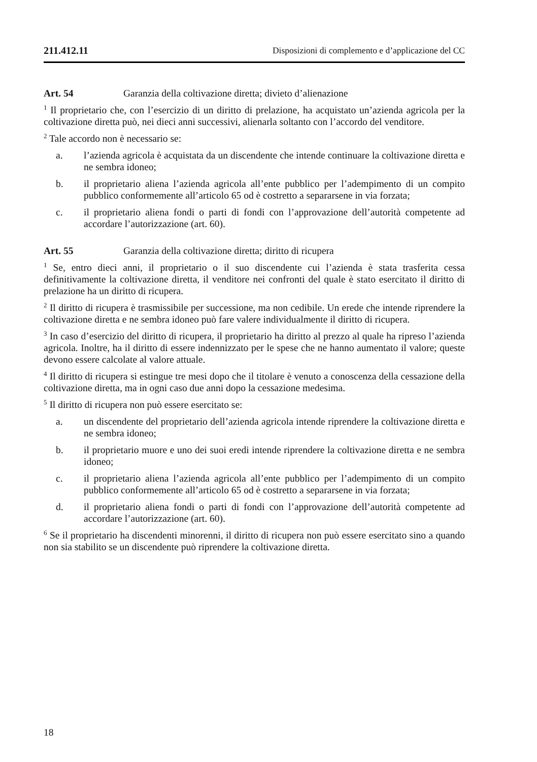211.412.11 Disposizioni di complemento e d’applicazione del CC
Art. 54 Garanzia della coltivazione diretta; divieto d’alienazione
<sup>1</sup> Il proprietario che, con l’esercizio di un diritto di prelazione, ha acquistato un’azienda agricola per la coltivazione diretta può, nei dieci anni successivi, alienarla soltanto con l’accordo del venditore.
<sup>2</sup> Tale accordo non è necessario se:
a. l’azienda agricola è acquistata da un discendente che intende continuare la coltivazione diretta e ne sembra idoneo;
b. il proprietario aliena l’azienda agricola all’ente pubblico per l’adempimento di un compito pubblico conformemente all’articolo 65 od è costretto a separarsene in via forzata;
c. il proprietario aliena fondi o parti di fondi con l’approvazione dell’autorità competente ad accordare l’autorizzazione (art. 60).
Art. 55 Garanzia della coltivazione diretta; diritto di ricupera
<sup>1</sup> Se, entro dieci anni, il proprietario o il suo discendente cui l’azienda è stata trasferita cessa definitivamente la coltivazione diretta, il venditore nei confronti del quale è stato esercitato il diritto di prelazione ha un diritto di ricupera.
<sup>2</sup> Il diritto di ricupera è trasmissibile per successione, ma non cedibile. Un erede che intende riprendere la coltivazione diretta e ne sembra idoneo può fare valere individualmente il diritto di ricupera.
<sup>3</sup> In caso d’esercizio del diritto di ricupera, il proprietario ha diritto al prezzo al quale ha ripreso l’azienda agricola. Inoltre, ha il diritto di essere indennizzato per le spese che ne hanno aumentato il valore; queste devono essere calcolate al valore attuale.
<sup>4</sup> Il diritto di ricupera si estingue tre mesi dopo che il titolare è venuto a conoscenza della cessazione della coltivazione diretta, ma in ogni caso due anni dopo la cessazione medesima.
<sup>5</sup> Il diritto di ricupera non può essere esercitato se:
a. un discendente del proprietario dell’azienda agricola intende riprendere la coltivazione diretta e ne sembra idoneo;
b. il proprietario muore e uno dei suoi eredi intende riprendere la coltivazione diretta e ne sembra idoneo;
c. il proprietario aliena l’azienda agricola all’ente pubblico per l’adempimento di un compito pubblico conformemente all’articolo 65 od è costretto a separarsene in via forzata;
d. il proprietario aliena fondi o parti di fondi con l’approvazione dell’autorità competente ad accordare l’autorizzazione (art. 60).
<sup>6</sup> Se il proprietario ha discendenti minorenni, il diritto di ricupera non può essere esercitato sino a quando non sia stabilito se un discendente può riprendere la coltivazione diretta.
18